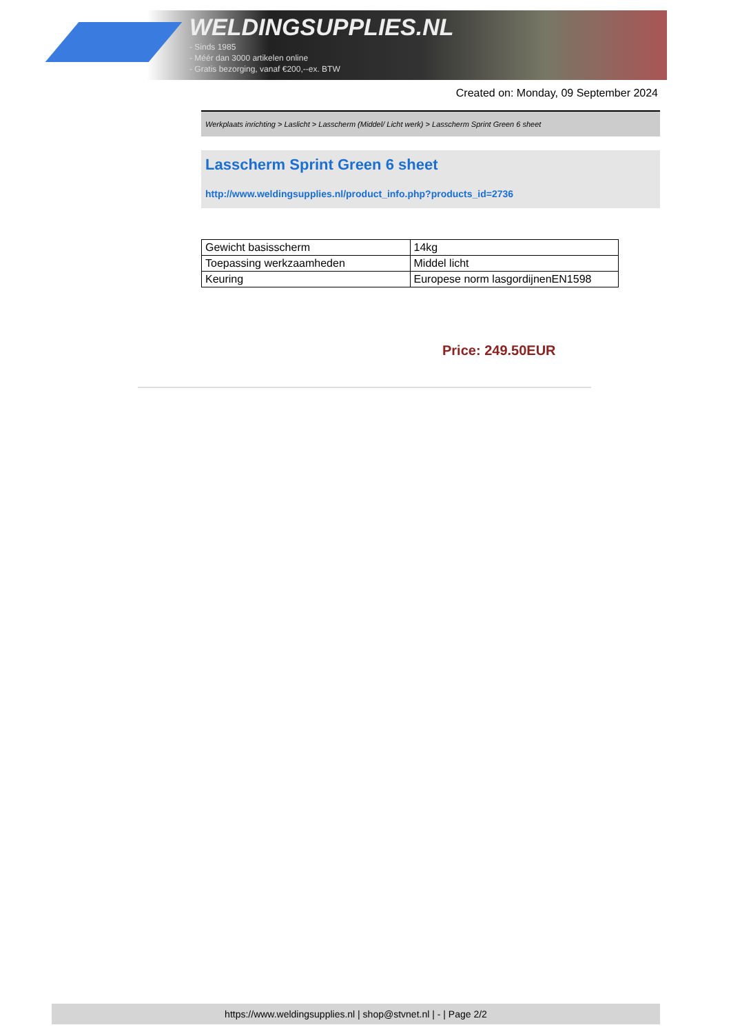WELDINGSUPPLIES.NL
- Sinds 1985
- Méér dan 3000 artikelen online
- Gratis bezorging, vanaf €200,--ex. BTW
Created on: Monday, 09 September 2024
Werkplaats inrichting > Laslicht > Lasscherm (Middel/ Licht werk) > Lasscherm Sprint Green 6 sheet
Lasscherm Sprint Green 6 sheet
http://www.weldingsupplies.nl/product_info.php?products_id=2736
| Gewicht basisscherm | 14kg |
| Toepassing werkzaamheden | Middel licht |
| Keuring | Europese norm lasgordijnenEN1598 |
Price: 249.50EUR
https://www.weldingsupplies.nl | shop@stvnet.nl | - | Page 2/2